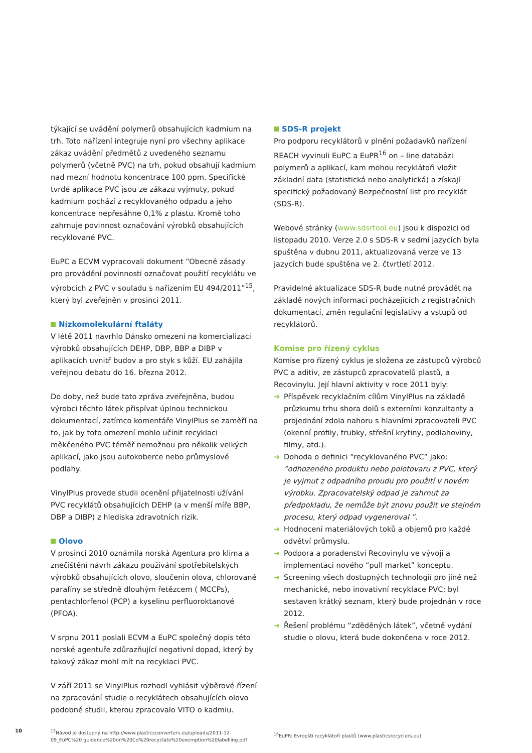týkající se uvádění polymerů obsahujících kadmium na trh. Toto nařízení integruje nyní pro všechny aplikace zákaz uvádění předmětů z uvedeného seznamu polymerů (včetně PVC) na trh, pokud obsahují kadmium nad mezní hodnotu koncentrace 100 ppm. Specifické tvrdé aplikace PVC jsou ze zákazu vyjmuty, pokud kadmium pochází z recyklovaného odpadu a jeho koncentrace nepřesáhne 0,1% z plastu. Kromě toho zahrnuje povinnost označování výrobků obsahujících recyklované PVC.
EuPC a ECVM vypracovali dokument “Obecné zásady pro provádění povinnosti označovat použití recyklátu ve výrobcích z PVC v souladu s nařízením EU 494/2011”<sup>15</sup>, který byl zveřejněn v prosinci 2011.
Nízkomolekulární ftaláty
V létě 2011 navrhlo Dánsko omezení na komercializaci výrobků obsahujících DEHP, DBP, BBP a DIBP v aplikacích uvnitř budov a pro styk s kůží. EU zahájila veřejnou debatu do 16. března 2012.
Do doby, než bude tato zpráva zveřejněna, budou výrobci těchto látek přispívat úplnou technickou dokumentací, zatímco komentáře VinylPlus se zaměří na to, jak by toto omezení mohlo učinit recyklaci měkčeného PVC téměř nemožnou pro několik velkých aplikací, jako jsou autokoberce nebo průmyslové podlahy.
VinylPlus provede studii ocenění přijatelnosti užívání PVC recyklátů obsahujících DEHP (a v menší míře BBP, DBP a DIBP) z hlediska zdravotních rizik.
Olovo
V prosinci 2010 oznámila norská Agentura pro klima a znečištění návrh zákazu používání spotřebitelských výrobků obsahujících olovo, sloučenin olova, chlorované parafíny se středně dlouhým řetězcem ( MCCPs), pentachlorfenol (PCP) a kyselinu perfluoroktanové (PFOA).
V srpnu 2011 poslali ECVM a EuPC společný dopis této norské agentuře zdůrazňující negativní dopad, který by takový zákaz mohl mít na recyklaci PVC.
V září 2011 se VinylPlus rozhodl vyhlásit výběrové řízení na zpracování studie o recyklátech obsahujících olovo podobné studii, kterou zpracovalo VITO o kadmiu.
<sup>15</sup>Návod je dostupný na http://www.plasticsconverters.eu/uploads/2011-12-09_EuPC%20 guidance%20on%20Cd%20recyclate%20exemption%20labelling.pdf
SDS-R projekt
Pro podporu recyklátorů v plnění požadavků nařízení REACH vyvinuli EuPC a EuPR<sup>16</sup> on – line databázi polymerů a aplikací, kam mohou recyklátoři vložit základní data (statistická nebo analytická) a získají specifický požadovaný Bezpečnostní list pro recyklát (SDS-R).
Webové stránky (www.sdsrtool.eu) jsou k dispozici od listopadu 2010. Verze 2.0 s SDS-R v sedmi jazycích byla spuštěna v dubnu 2011, aktualizovaná verze ve 13 jazycích bude spuštěna ve 2. čtvrtletí 2012.
Pravidelné aktualizace SDS-R bude nutné provádět na základě nových informací pocházejících z registračních dokumentací, změn regulační legislativy a vstupů od recyklátorů.
Komise pro řízený cyklus
Komise pro řízený cyklus je složena ze zástupců výrobců PVC a aditiv, ze zástupců zpracovatelů plastů, a Recovinylu. Její hlavní aktivity v roce 2011 byly:
➜ Příspěvek recyklačním cílům VinylPlus na základě průzkumu trhu shora dolů s externími konzultanty a projednání zdola nahoru s hlavními zpracovateli PVC (okenní profily, trubky, střešní krytiny, podlahoviny, filmy, atd.).
➜ Dohoda o definici “recyklovaného PVC” jako: ”odhozeného produktu nebo polotovaru z PVC, který je vyjmut z odpadního proudu pro použití v novém výrobku. Zpracovatelský odpad je zahrnut za předpokladu, že nemůže být znovu použit ve stejném procesu, který odpad vygeneroval ”.
➜ Hodnocení materiálových toků a objemů pro každé odvětví průmyslu.
➜ Podpora a poradenství Recovinylu ve vývoji a implementaci nového “pull market” konceptu.
➜ Screening všech dostupných technologií pro jiné než mechanické, nebo inovativní recyklace PVC: byl sestaven krátký seznam, který bude projednán v roce 2012.
➜ Řešení problému “zděděných látek”, včetně vydání studie o olovu, která bude dokončena v roce 2012.
<sup>16</sup> EuPR: Evropští recyklátoři plastů (www.plasticsrecyclers.eu)
10